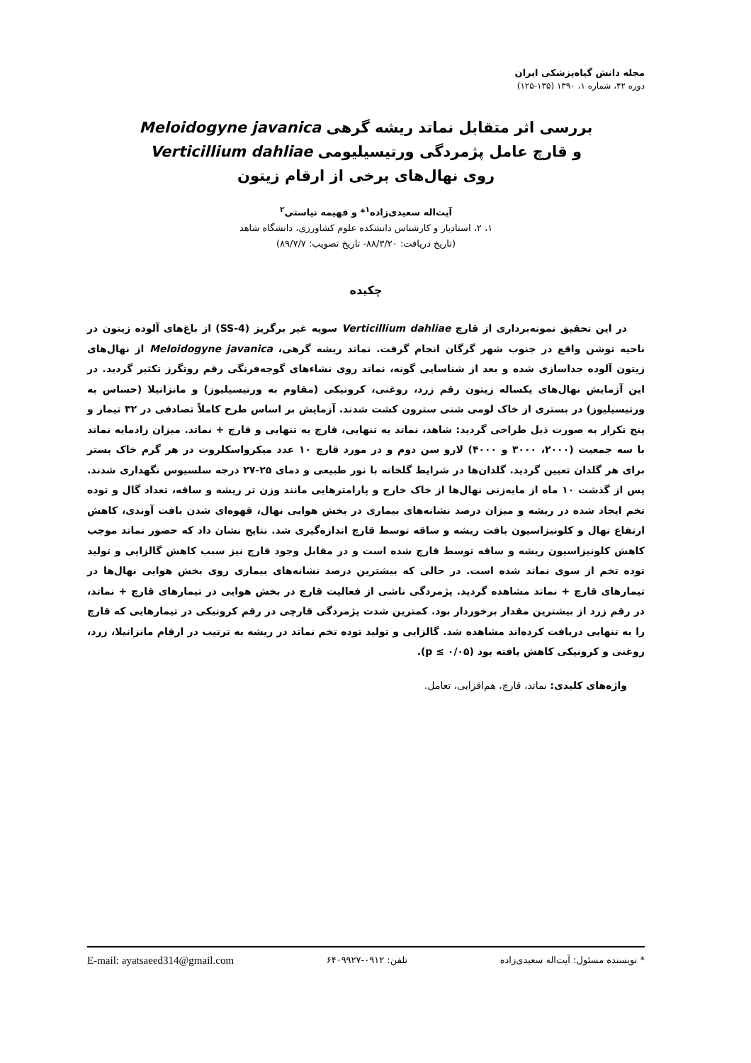مجله دانش گیاه‌پزشکی ایران
دوره ۴۲، شماره ۱، ۱۳۹۰ (۱۳۵-۱۲۵)
بررسی اثر متقابل نماتد ریشه گرهی Meloidogyne javanica
و قارچ عامل پژمردگی ورتیسیلیومی Verticillium dahliae
روی نهال‌های برخی از ارقام زیتون
آیت‌اله سعیدی‌زاده<sup>۱</sup>* و فهیمه نیاستی<sup>۲</sup>
۱، ۲، استادیار و کارشناس دانشکده علوم کشاورزی، دانشگاه شاهد
(تاریخ دریافت: ۸۸/۳/۲۰- تاریخ تصویب: ۸۹/۷/۷)
چکیده
در این تحقیق نمونه‌برداری از قارچ Verticillium dahliae سویه غیر برگریز (SS-4) از باغ‌های آلوده زیتون در ناحیه توشن واقع در جنوب شهر گرگان انجام گرفت. نماتد ریشه گرهی، Meloidogyne javanica از نهال‌های زیتون آلوده جداسازی شده و بعد از شناسایی گونه، نماتد روی نشاءهای گوجه‌فرنگی رقم روتگرز تکثیر گردید. در این آزمایش نهال‌های یکساله زیتون رقم زرد، روغنی، کرونیکی (مقاوم به ورتیسیلیوز) و مانزانیلا (حساس به ورتیسیلیوز) در بستری از خاک لومی شنی سترون کشت شدند. آزمایش بر اساس طرح کاملاً تصادفی در ۳۲ تیمار و پنج تکرار به صورت ذیل طراحی گردید: شاهد، نماتد به تنهایی، قارچ به تنهایی و قارچ + نماتد. میزان زادمایه نماتد با سه جمعیت (۲۰۰۰، ۳۰۰۰ و ۴۰۰۰) لارو سن دوم و در مورد قارچ ۱۰ عدد میکرواسکلروت در هر گرم خاک بستر برای هر گلدان تعیین گردید. گلدان‌ها در شرایط گلخانه با نور طبیعی و دمای ۲۵-۲۷ درجه سلسیوس نگهداری شدند. پس از گذشت ۱۰ ماه از مایه‌زنی نهال‌ها از خاک خارج و پارامترهایی مانند وزن تر ریشه و ساقه، تعداد گال و توده تخم ایجاد شده در ریشه و میزان درصد نشانه‌های بیماری در بخش هوایی نهال، قهوه‌ای شدن بافت آوندی، کاهش ارتفاع نهال و کلونیزاسیون بافت ریشه و ساقه توسط قارچ اندازه‌گیری شد. نتایج نشان داد که حضور نماتد موجب کاهش کلونیزاسیون ریشه و ساقه توسط قارچ شده است و در مقابل وجود قارچ نیز سبب کاهش گالزایی و تولید توده تخم از سوی نماتد شده است. در حالی که بیشترین درصد نشانه‌های بیماری روی بخش هوایی نهال‌ها در تیمارهای قارچ + نماتد مشاهده گردید. پژمردگی ناشی از فعالیت قارچ در بخش هوایی در تیمارهای قارچ + نماتد، در رقم زرد از بیشترین مقدار برخوردار بود. کمترین شدت پژمردگی قارچی در رقم کرونیکی در تیمارهایی که قارچ را به تنهایی دریافت کرده‌اند مشاهده شد. گالزایی و تولید توده تخم نماتد در ریشه به ترتیب در ارقام مانزانیلا، زرد، روغنی و کرونیکی کاهش یافته بود (p ≤ ۰/۰۵).
واژه‌های کلیدی: نماتد، قارچ، هم‌افزایی، تعامل.
* نویسنده مسئول: آیت‌اله سعیدی‌زاده تلفن: ۰۹۱۲-۶۴۰۹۹۲۷ E-mail: ayatsaeed314@gmail.com